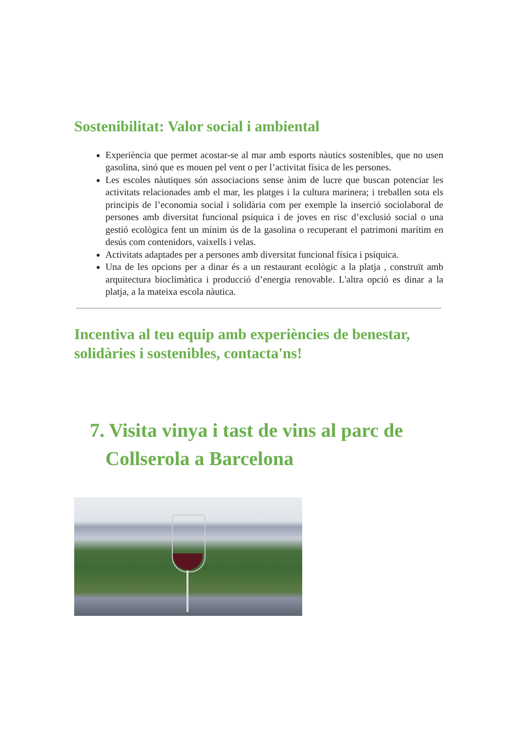Sostenibilitat: Valor social i ambiental
Experiència que permet acostar-se al mar amb esports nàutics sostenibles, que no usen gasolina, sinó que es mouen pel vent o per l’activitat física de les persones.
Les escoles nàutiques són associacions sense ànim de lucre que buscan potenciar les activitats relacionades amb el mar, les platges i la cultura marinera; i treballen sota els principis de l’economia social i solidària com per exemple la inserció sociolaboral de persones amb diversitat funcional psíquica i de joves en risc d’exclusió social o una gestió ecològica fent un mínim ús de la gasolina o recuperant el patrimoni marítim en desús com contenidors, vaixells i velas.
Activitats adaptades per a persones amb diversitat funcional física i psíquica.
Una de les opcions per a dinar és a un restaurant ecològic a la platja , construït amb arquitectura bioclimàtica i producció d’energia renovable. L'altra opció es dinar a la platja, a la mateixa escola nàutica.
Incentiva al teu equip amb experiències de benestar, solidàries i sostenibles, contacta'ns!
7. Visita vinya i tast de vins al parc de Collserola a Barcelona